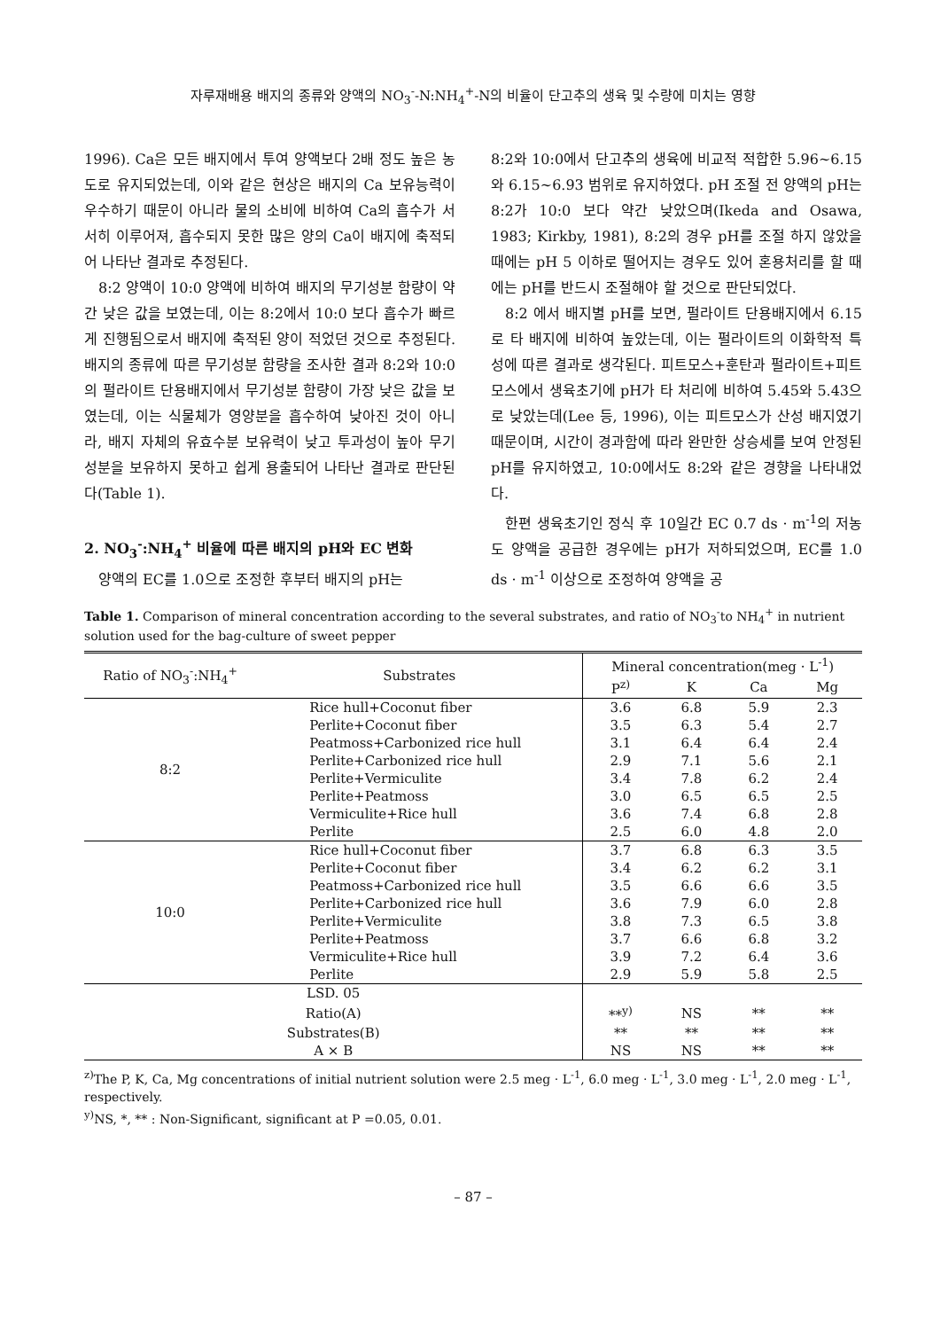자루재배용 배지의 종류와 양액의 NO<sub>3</sub><sup>-</sup>-N:NH<sub>4</sub><sup>+</sup>-N의 비율이 단고추의 생육 및 수량에 미치는 영향
1996). Ca은 모든 배지에서 투여 양액보다 2배 정도 높은 농도로 유지되었는데, 이와 같은 현상은 배지의 Ca 보유능력이 우수하기 때문이 아니라 물의 소비에 비하여 Ca의 흡수가 서서히 이루어져, 흡수되지 못한 많은 양의 Ca이 배지에 축적되어 나타난 결과로 추정된다.
8:2 양액이 10:0 양액에 비하여 배지의 무기성분 함량이 약간 낮은 값을 보였는데, 이는 8:2에서 10:0 보다 흡수가 빠르게 진행됨으로서 배지에 축적된 양이 적었던 것으로 추정된다. 배지의 종류에 따른 무기성분 함량을 조사한 결과 8:2와 10:0의 펄라이트 단용배지에서 무기성분 함량이 가장 낮은 값을 보였는데, 이는 식물체가 영양분을 흡수하여 낮아진 것이 아니라, 배지 자체의 유효수분 보유력이 낮고 투과성이 높아 무기성분을 보유하지 못하고 쉽게 용출되어 나타난 결과로 판단된다(Table 1).
2. NO<sub>3</sub><sup>-</sup>:NH<sub>4</sub><sup>+</sup> 비율에 따른 배지의 pH와 EC 변화
양액의 EC를 1.0으로 조정한 후부터 배지의 pH는
8:2와 10:0에서 단고추의 생육에 비교적 적합한 5.96∼6.15와 6.15∼6.93 범위로 유지하였다. pH 조절 전 양액의 pH는 8:2가 10:0 보다 약간 낮았으며(Ikeda and Osawa, 1983; Kirkby, 1981), 8:2의 경우 pH를 조절 하지 않았을 때에는 pH 5 이하로 떨어지는 경우도 있어 혼용처리를 할 때에는 pH를 반드시 조절해야 할 것으로 판단되었다.
8:2 에서 배지별 pH를 보면, 펄라이트 단용배지에서 6.15로 타 배지에 비하여 높았는데, 이는 펄라이트의 이화학적 특성에 따른 결과로 생각된다. 피트모스+훈탄과 펄라이트+피트모스에서 생육초기에 pH가 타 처리에 비하여 5.45와 5.43으로 낮았는데(Lee 등, 1996), 이는 피트모스가 산성 배지였기 때문이며, 시간이 경과함에 따라 완만한 상승세를 보여 안정된 pH를 유지하였고, 10:0에서도 8:2와 같은 경향을 나타내었다.
한편 생육초기인 정식 후 10일간 EC 0.7 ds · m<sup>-1</sup>의 저농도 양액을 공급한 경우에는 pH가 저하되었으며, EC를 1.0 ds · m<sup>-1</sup> 이상으로 조정하여 양액을 공
Table 1. Comparison of mineral concentration according to the several substrates, and ratio of NO<sub>3</sub><sup>-</sup>to NH<sub>4</sub><sup>+</sup> in nutrient solution used for the bag-culture of sweet pepper
| Ratio of NO<sub>3</sub><sup>-</sup>:NH<sub>4</sub><sup>+</sup> | Substrates | Mineral concentration(meg · L<sup>-1</sup>) | | | |
| --- | --- | --- | --- | --- | --- |
| | | P<sup>z)</sup> | K | Ca | Mg |
| 8:2 | Rice hull+Coconut fiber | 3.6 | 6.8 | 5.9 | 2.3 |
| | Perlite+Coconut fiber | 3.5 | 6.3 | 5.4 | 2.7 |
| | Peatmoss+Carbonized rice hull | 3.1 | 6.4 | 6.4 | 2.4 |
| | Perlite+Carbonized rice hull | 2.9 | 7.1 | 5.6 | 2.1 |
| | Perlite+Vermiculite | 3.4 | 7.8 | 6.2 | 2.4 |
| | Perlite+Peatmoss | 3.0 | 6.5 | 6.5 | 2.5 |
| | Vermiculite+Rice hull | 3.6 | 7.4 | 6.8 | 2.8 |
| | Perlite | 2.5 | 6.0 | 4.8 | 2.0 |
| 10:0 | Rice hull+Coconut fiber | 3.7 | 6.8 | 6.3 | 3.5 |
| | Perlite+Coconut fiber | 3.4 | 6.2 | 6.2 | 3.1 |
| | Peatmoss+Carbonized rice hull | 3.5 | 6.6 | 6.6 | 3.5 |
| | Perlite+Carbonized rice hull | 3.6 | 7.9 | 6.0 | 2.8 |
| | Perlite+Vermiculite | 3.8 | 7.3 | 6.5 | 3.8 |
| | Perlite+Peatmoss | 3.7 | 6.6 | 6.8 | 3.2 |
| | Vermiculite+Rice hull | 3.9 | 7.2 | 6.4 | 3.6 |
| | Perlite | 2.9 | 5.9 | 5.8 | 2.5 |
| LSD. 05 | | | | | |
| Ratio(A) | | **<sup>y)</sup> | NS | ** | ** |
| Substrates(B) | | ** | ** | ** | ** |
| A × B | | NS | NS | ** | ** |
<sup>z)</sup> The P, K, Ca, Mg concentrations of initial nutrient solution were 2.5 meg · L<sup>-1</sup>, 6.0 meg · L<sup>-1</sup>, 3.0 meg · L<sup>-1</sup>, 2.0 meg · L<sup>-1</sup>, respectively.
<sup>y)</sup> NS, *, ** : Non-Significant, significant at P =0.05, 0.01.
– 87 –